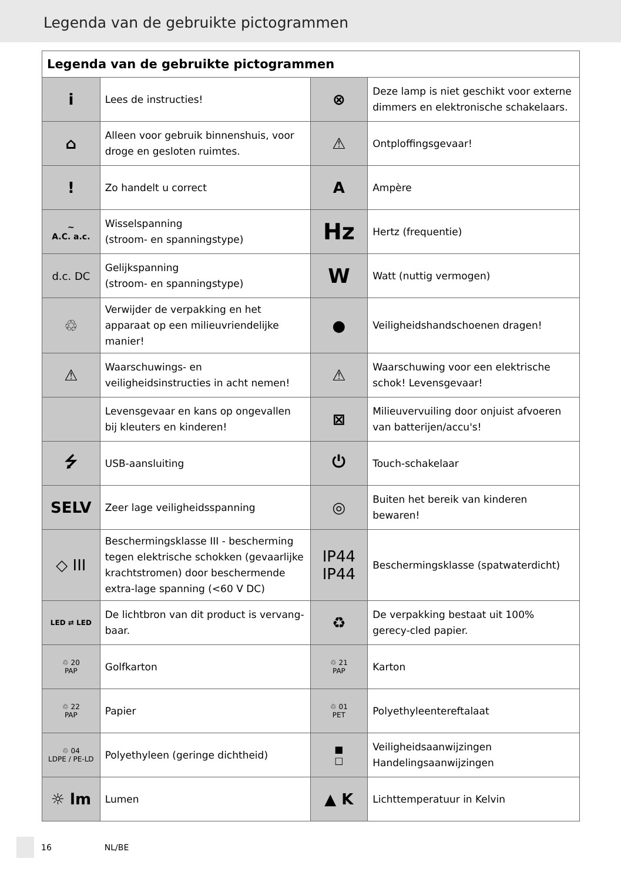Legenda van de gebruikte pictogrammen
| Legenda van de gebruikte pictogrammen | | | |
| --- | --- | --- | --- |
| i | Lees de instructies! | ⊗ | Deze lamp is niet geschikt voor externe dimmers en elektronische schakelaars. |
| ⌂ | Alleen voor gebruik binnenshuis, voor droge en gesloten ruimtes. | ⚠ | Ontploffingsgevaar! |
| ! | Zo handelt u correct | A | Ampère |
| ~ A.C. a.c. | Wisselspanning (stroom- en spanningstype) | Hz | Hertz (frequentie) |
| d.c. DC | Gelijkspanning (stroom- en spanningstype) | W | Watt (nuttig vermogen) |
| ♲ | Verwijder de verpakking en het apparaat op een milieuvriendelijke manier! | ● | Veiligheidshandschoenen dragen! |
| ⚠ | Waarschuwings- en veiligheidsinstructies in acht nemen! | ⚠ | Waarschuwing voor een elektrische schok! Levensgevaar! |
| | Levensgevaar en kans op ongevallen bij kleuters en kinderen! | ⊠ | Milieuvervuiling door onjuist afvoeren van batterijen/accu's! |
| ⭍ | USB-aansluiting | ⏻ | Touch-schakelaar |
| SELV | Zeer lage veiligheidsspanning | ◎ | Buiten het bereik van kinderen bewaren! |
| ◇ III | Beschermingsklasse III - bescherming tegen elektrische schokken (gevaarlijke krachtstromen) door beschermende extra-lage spanning (<60 V DC) | IP44 IP44 | Beschermingsklasse (spatwaterdicht) |
| LED ⇄ LED | De lichtbron van dit product is vervang-baar. | ♻ | De verpakking bestaat uit 100% gerecy-cled papier. |
| ♲ 20 PAP | Golfkarton | ♲ 21 PAP | Karton |
| ♲ 22 PAP | Papier | ♲ 01 PET | Polyethyleentereftalaat |
| ♲ 04 LDPE / PE-LD | Polyethyleen (geringe dichtheid) | ■ □ | Veiligheidsaanwijzingen Handelingsaanwijzingen |
| ☼ lm | Lumen | ▲ K | Lichttemperatuur in Kelvin |
16 NL/BE